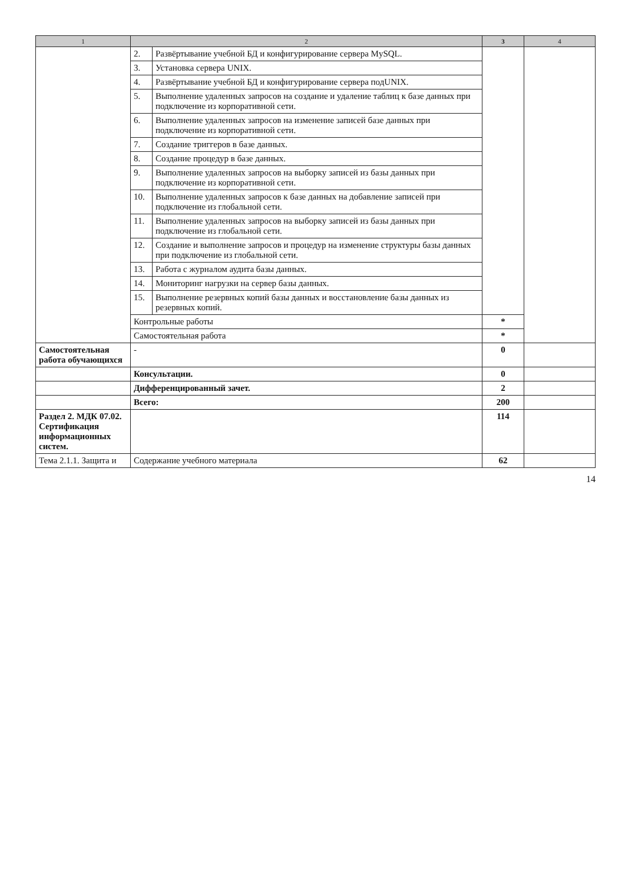| 1 | 2 | | 3 | 4 |
| --- | --- | --- | --- | --- |
| | 2. | Развёртывание учебной БД и конфигурирование сервера MySQL. | | |
| | 3. | Установка сервера UNIX. | | |
| | 4. | Развёртывание учебной БД и конфигурирование сервера подUNIX. | | |
| | 5. | Выполнение удаленных запросов на создание и удаление таблиц к базе данных при подключение из корпоративной сети. | | |
| | 6. | Выполнение удаленных запросов на изменение записей базе данных при подключение из корпоративной сети. | | |
| | 7. | Создание триггеров в базе данных. | | |
| | 8. | Создание процедур в базе данных. | | |
| | 9. | Выполнение удаленных запросов на выборку записей из базы данных при подключение из корпоративной сети. | | |
| | 10. | Выполнение удаленных запросов к базе данных на добавление записей при подключение из глобальной сети. | | |
| | 11. | Выполнение удаленных запросов на выборку записей из базы данных при подключение из глобальной сети. | | |
| | 12. | Создание и выполнение запросов и процедур на изменение структуры базы данных при подключение из глобальной сети. | | |
| | 13. | Работа с журналом аудита базы данных. | | |
| | 14. | Мониторинг нагрузки на сервер базы данных. | | |
| | 15. | Выполнение резервных копий базы данных и восстановление базы данных из резервных копий. | | |
| | Контрольные работы | | * | |
| | Самостоятельная работа | | * | |
| Самостоятельная работа обучающихся | - | | 0 | |
| | Консультации. | | 0 | |
| | Дифференцированный зачет. | | 2 | |
| | Всего: | | 200 | |
| Раздел 2. МДК 07.02. Сертификация информационных систем. | | | 114 | |
| Тема 2.1.1. Защита и | Содержание учебного материала | | 62 | |
14